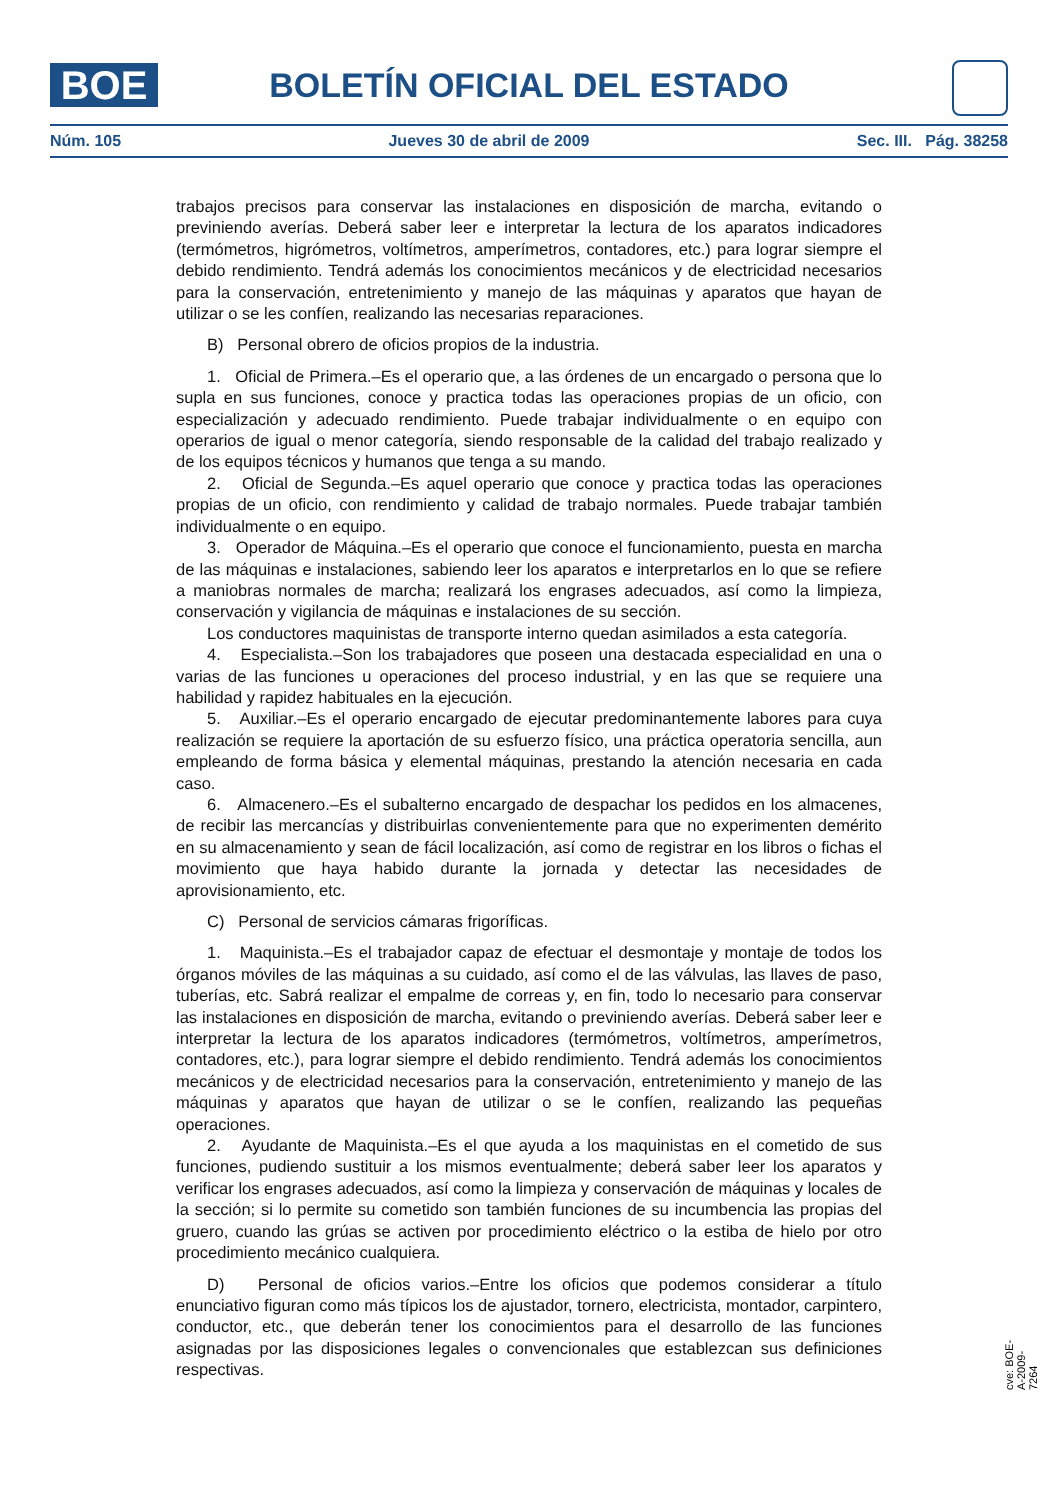BOE
BOLETÍN OFICIAL DEL ESTADO
Núm. 105 Jueves 30 de abril de 2009 Sec. III. Pág. 38258
trabajos precisos para conservar las instalaciones en disposición de marcha, evitando o previniendo averías. Deberá saber leer e interpretar la lectura de los aparatos indicadores (termómetros, higrómetros, voltímetros, amperímetros, contadores, etc.) para lograr siempre el debido rendimiento. Tendrá además los conocimientos mecánicos y de electricidad necesarios para la conservación, entretenimiento y manejo de las máquinas y aparatos que hayan de utilizar o se les confíen, realizando las necesarias reparaciones.
B) Personal obrero de oficios propios de la industria.
1. Oficial de Primera.–Es el operario que, a las órdenes de un encargado o persona que lo supla en sus funciones, conoce y practica todas las operaciones propias de un oficio, con especialización y adecuado rendimiento. Puede trabajar individualmente o en equipo con operarios de igual o menor categoría, siendo responsable de la calidad del trabajo realizado y de los equipos técnicos y humanos que tenga a su mando.
2. Oficial de Segunda.–Es aquel operario que conoce y practica todas las operaciones propias de un oficio, con rendimiento y calidad de trabajo normales. Puede trabajar también individualmente o en equipo.
3. Operador de Máquina.–Es el operario que conoce el funcionamiento, puesta en marcha de las máquinas e instalaciones, sabiendo leer los aparatos e interpretarlos en lo que se refiere a maniobras normales de marcha; realizará los engrases adecuados, así como la limpieza, conservación y vigilancia de máquinas e instalaciones de su sección.
Los conductores maquinistas de transporte interno quedan asimilados a esta categoría.
4. Especialista.–Son los trabajadores que poseen una destacada especialidad en una o varias de las funciones u operaciones del proceso industrial, y en las que se requiere una habilidad y rapidez habituales en la ejecución.
5. Auxiliar.–Es el operario encargado de ejecutar predominantemente labores para cuya realización se requiere la aportación de su esfuerzo físico, una práctica operatoria sencilla, aun empleando de forma básica y elemental máquinas, prestando la atención necesaria en cada caso.
6. Almacenero.–Es el subalterno encargado de despachar los pedidos en los almacenes, de recibir las mercancías y distribuirlas convenientemente para que no experimenten demérito en su almacenamiento y sean de fácil localización, así como de registrar en los libros o fichas el movimiento que haya habido durante la jornada y detectar las necesidades de aprovisionamiento, etc.
C) Personal de servicios cámaras frigoríficas.
1. Maquinista.–Es el trabajador capaz de efectuar el desmontaje y montaje de todos los órganos móviles de las máquinas a su cuidado, así como el de las válvulas, las llaves de paso, tuberías, etc. Sabrá realizar el empalme de correas y, en fin, todo lo necesario para conservar las instalaciones en disposición de marcha, evitando o previniendo averías. Deberá saber leer e interpretar la lectura de los aparatos indicadores (termómetros, voltímetros, amperímetros, contadores, etc.), para lograr siempre el debido rendimiento. Tendrá además los conocimientos mecánicos y de electricidad necesarios para la conservación, entretenimiento y manejo de las máquinas y aparatos que hayan de utilizar o se le confíen, realizando las pequeñas operaciones.
2. Ayudante de Maquinista.–Es el que ayuda a los maquinistas en el cometido de sus funciones, pudiendo sustituir a los mismos eventualmente; deberá saber leer los aparatos y verificar los engrases adecuados, así como la limpieza y conservación de máquinas y locales de la sección; si lo permite su cometido son también funciones de su incumbencia las propias del gruero, cuando las grúas se activen por procedimiento eléctrico o la estiba de hielo por otro procedimiento mecánico cualquiera.
D) Personal de oficios varios.–Entre los oficios que podemos considerar a título enunciativo figuran como más típicos los de ajustador, tornero, electricista, montador, carpintero, conductor, etc., que deberán tener los conocimientos para el desarrollo de las funciones asignadas por las disposiciones legales o convencionales que establezcan sus definiciones respectivas.
cve: BOE-A-2009-7264